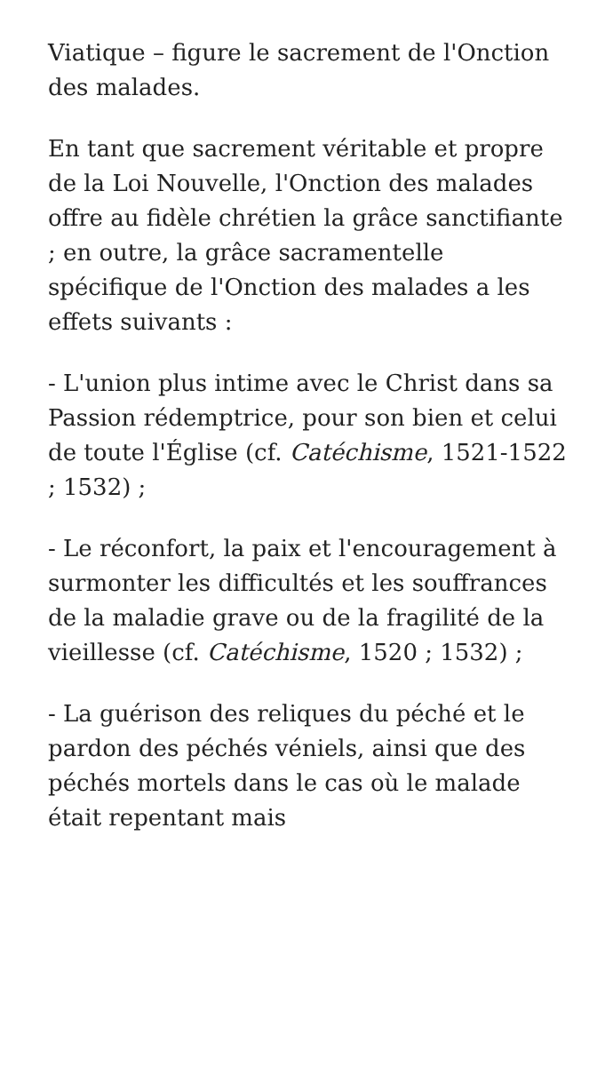Viatique – figure le sacrement de l'Onction des malades.
En tant que sacrement véritable et propre de la Loi Nouvelle, l'Onction des malades offre au fidèle chrétien la grâce sanctifiante ; en outre, la grâce sacramentelle spécifique de l'Onction des malades a les effets suivants :
- L'union plus intime avec le Christ dans sa Passion rédemptrice, pour son bien et celui de toute l'Église (cf. Catéchisme, 1521-1522 ; 1532) ;
- Le réconfort, la paix et l'encouragement à surmonter les difficultés et les souffrances de la maladie grave ou de la fragilité de la vieillesse (cf. Catéchisme, 1520 ; 1532) ;
- La guérison des reliques du péché et le pardon des péchés véniels, ainsi que des péchés mortels dans le cas où le malade était repentant mais